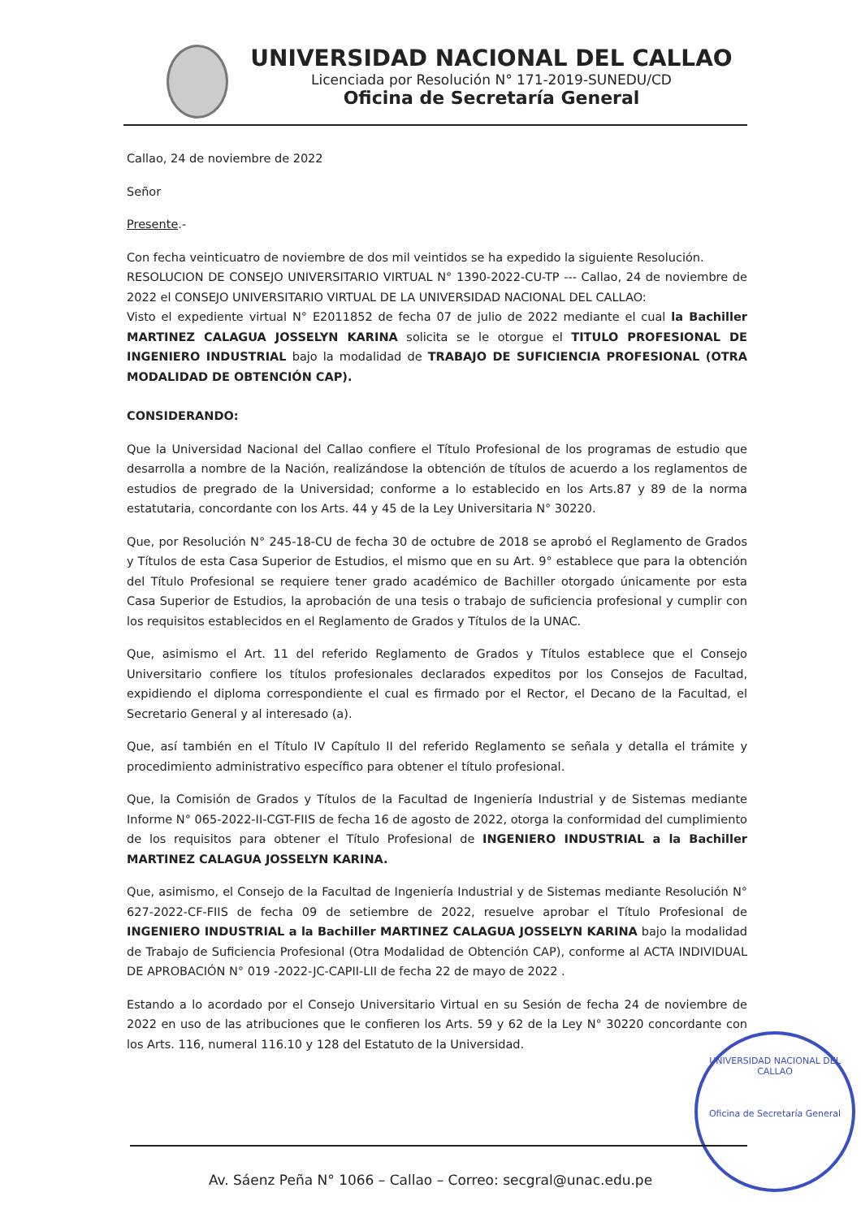UNIVERSIDAD NACIONAL DEL CALLAO
Licenciada por Resolución N° 171-2019-SUNEDU/CD
Oficina de Secretaría General
Callao, 24 de noviembre de 2022
Señor
Presente.-
Con fecha veinticuatro de noviembre de dos mil veintidos se ha expedido la siguiente Resolución.
RESOLUCION DE CONSEJO UNIVERSITARIO VIRTUAL N° 1390-2022-CU-TP --- Callao, 24 de noviembre de 2022 el CONSEJO UNIVERSITARIO VIRTUAL DE LA UNIVERSIDAD NACIONAL DEL CALLAO:
Visto el expediente virtual N° E2011852 de fecha 07 de julio de 2022 mediante el cual la Bachiller MARTINEZ CALAGUA JOSSELYN KARINA solicita se le otorgue el TITULO PROFESIONAL DE INGENIERO INDUSTRIAL bajo la modalidad de TRABAJO DE SUFICIENCIA PROFESIONAL (OTRA MODALIDAD DE OBTENCIÓN CAP).
CONSIDERANDO:
Que la Universidad Nacional del Callao confiere el Título Profesional de los programas de estudio que desarrolla a nombre de la Nación, realizándose la obtención de títulos de acuerdo a los reglamentos de estudios de pregrado de la Universidad; conforme a lo establecido en los Arts.87 y 89 de la norma estatutaria, concordante con los Arts. 44 y 45 de la Ley Universitaria N° 30220.
Que, por Resolución N° 245-18-CU de fecha 30 de octubre de 2018 se aprobó el Reglamento de Grados y Títulos de esta Casa Superior de Estudios, el mismo que en su Art. 9° establece que para la obtención del Título Profesional se requiere tener grado académico de Bachiller otorgado únicamente por esta Casa Superior de Estudios, la aprobación de una tesis o trabajo de suficiencia profesional y cumplir con los requisitos establecidos en el Reglamento de Grados y Títulos de la UNAC.
Que, asimismo el Art. 11 del referido Reglamento de Grados y Títulos establece que el Consejo Universitario confiere los títulos profesionales declarados expeditos por los Consejos de Facultad, expidiendo el diploma correspondiente el cual es firmado por el Rector, el Decano de la Facultad, el Secretario General y al interesado (a).
Que, así también en el Título IV Capítulo II del referido Reglamento se señala y detalla el trámite y procedimiento administrativo específico para obtener el título profesional.
Que, la Comisión de Grados y Títulos de la Facultad de Ingeniería Industrial y de Sistemas mediante Informe N° 065-2022-II-CGT-FIIS de fecha 16 de agosto de 2022, otorga la conformidad del cumplimiento de los requisitos para obtener el Título Profesional de INGENIERO INDUSTRIAL a la Bachiller MARTINEZ CALAGUA JOSSELYN KARINA.
Que, asimismo, el Consejo de la Facultad de Ingeniería Industrial y de Sistemas mediante Resolución N° 627-2022-CF-FIIS de fecha 09 de setiembre de 2022, resuelve aprobar el Título Profesional de INGENIERO INDUSTRIAL a la Bachiller MARTINEZ CALAGUA JOSSELYN KARINA bajo la modalidad de Trabajo de Suficiencia Profesional (Otra Modalidad de Obtención CAP), conforme al ACTA INDIVIDUAL DE APROBACIÓN N° 019 -2022-JC-CAPII-LII de fecha 22 de mayo de 2022 .
Estando a lo acordado por el Consejo Universitario Virtual en su Sesión de fecha 24 de noviembre de 2022 en uso de las atribuciones que le confieren los Arts. 59 y 62 de la Ley N° 30220 concordante con los Arts. 116, numeral 116.10 y 128 del Estatuto de la Universidad.
UNIVERSIDAD NACIONAL DEL CALLAO
Oficina de Secretaría General
Av. Sáenz Peña N° 1066 – Callao – Correo: secgral@unac.edu.pe